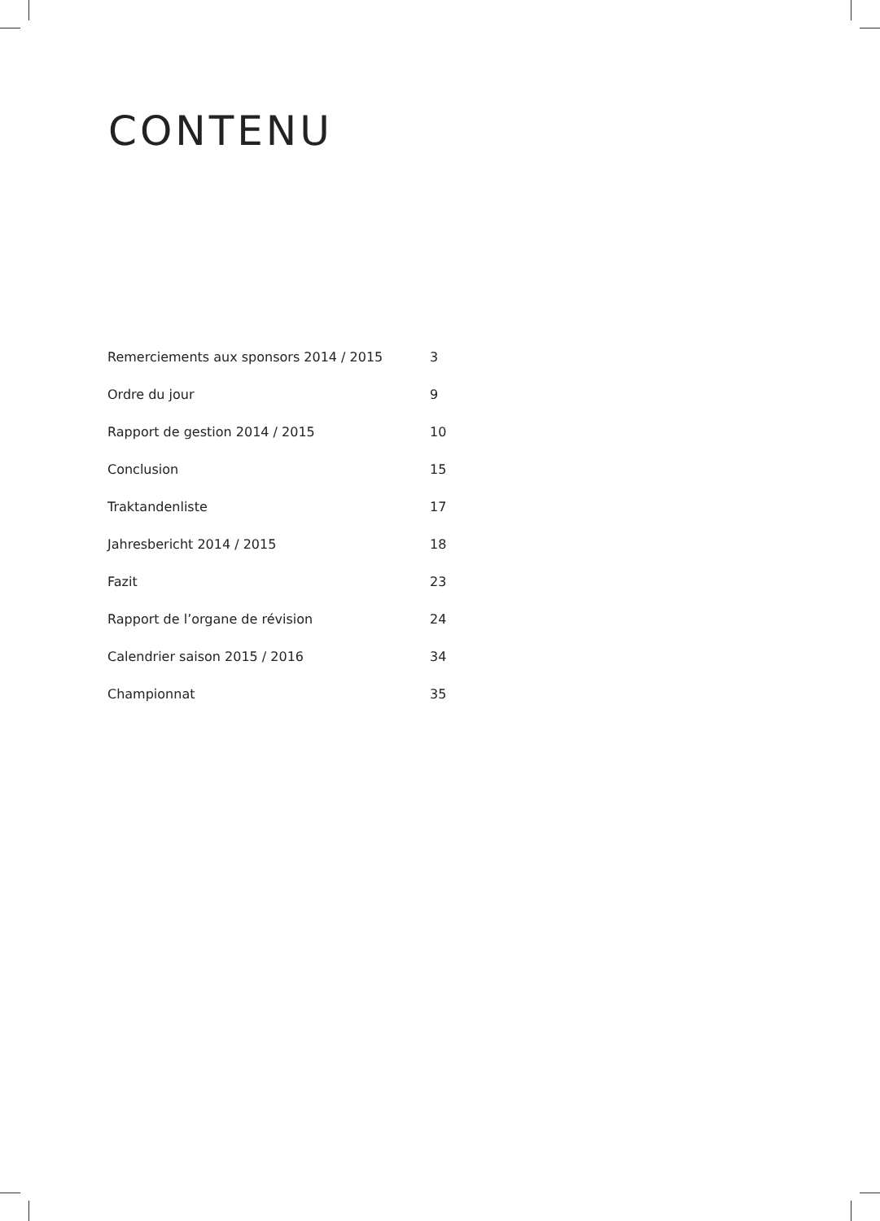CONTENU
| Remerciements aux sponsors 2014 / 2015 | 3 |
| Ordre du jour | 9 |
| Rapport de gestion 2014 / 2015 | 10 |
| Conclusion | 15 |
| Traktandenliste | 17 |
| Jahresbericht 2014 / 2015 | 18 |
| Fazit | 23 |
| Rapport de l’organe de révision | 24 |
| Calendrier saison 2015 / 2016 | 34 |
| Championnat | 35 |